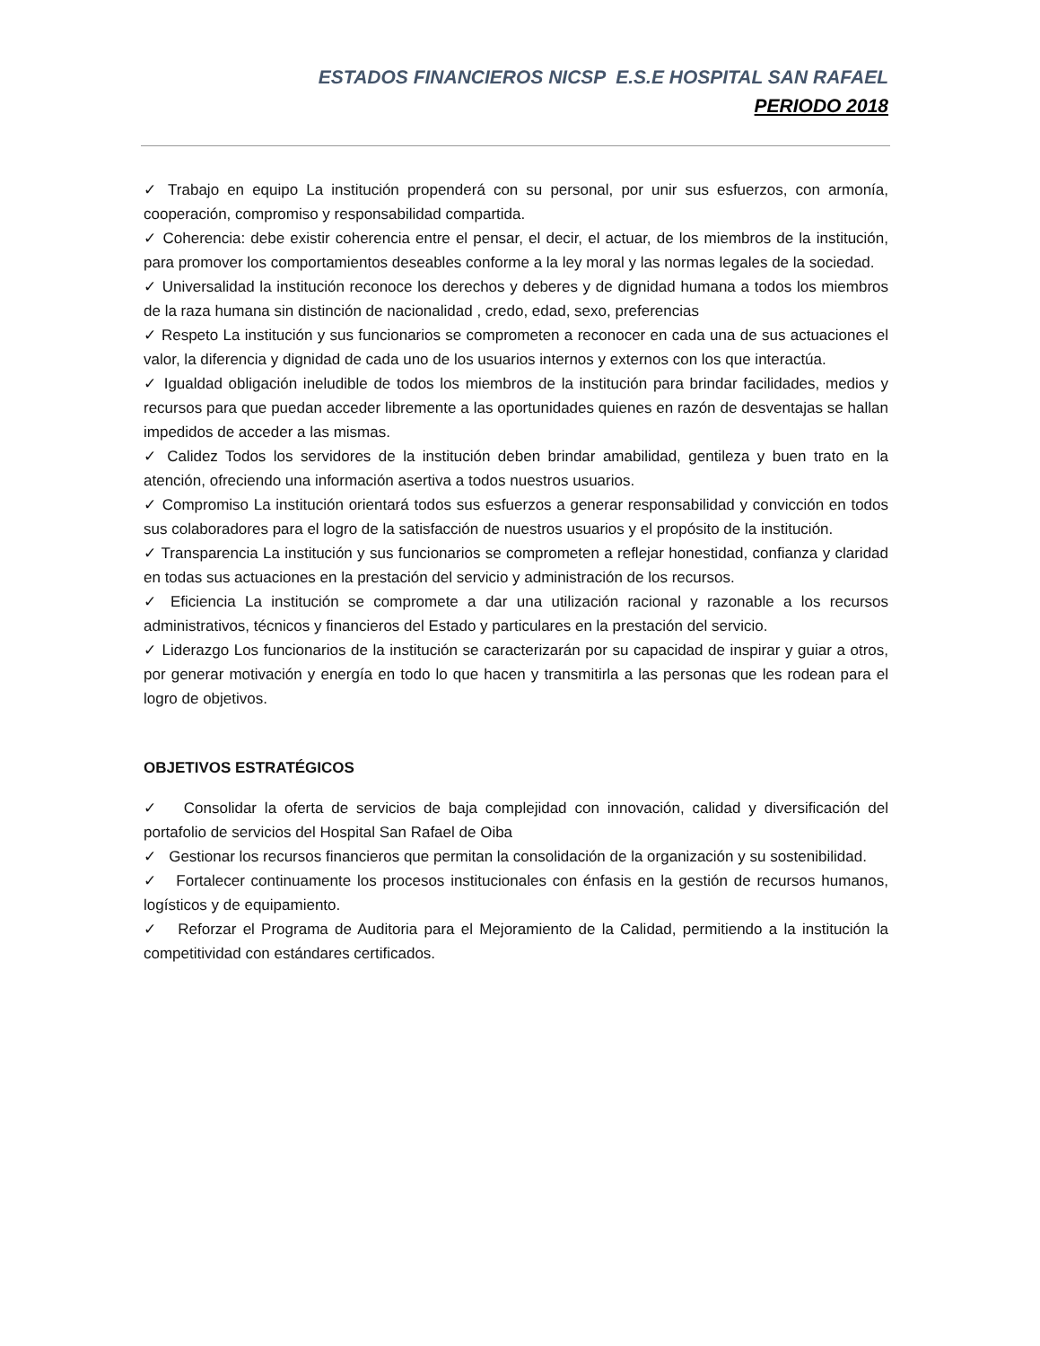ESTADOS FINANCIEROS NICSP E.S.E HOSPITAL SAN RAFAEL
PERIODO 2018
✓ Trabajo en equipo La institución propenderá con su personal, por unir sus esfuerzos, con armonía, cooperación, compromiso y responsabilidad compartida.
✓ Coherencia: debe existir coherencia entre el pensar, el decir, el actuar, de los miembros de la institución, para promover los comportamientos deseables conforme a la ley moral y las normas legales de la sociedad.
✓ Universalidad la institución reconoce los derechos y deberes y de dignidad humana a todos los miembros de la raza humana sin distinción de nacionalidad , credo, edad, sexo, preferencias
✓ Respeto La institución y sus funcionarios se comprometen a reconocer en cada una de sus actuaciones el valor, la diferencia y dignidad de cada uno de los usuarios internos y externos con los que interactúa.
✓ Igualdad obligación ineludible de todos los miembros de la institución para brindar facilidades, medios y recursos para que puedan acceder libremente a las oportunidades quienes en razón de desventajas se hallan impedidos de acceder a las mismas.
✓ Calidez Todos los servidores de la institución deben brindar amabilidad, gentileza y buen trato en la atención, ofreciendo una información asertiva a todos nuestros usuarios.
✓ Compromiso La institución orientará todos sus esfuerzos a generar responsabilidad y convicción en todos sus colaboradores para el logro de la satisfacción de nuestros usuarios y el propósito de la institución.
✓ Transparencia La institución y sus funcionarios se comprometen a reflejar honestidad, confianza y claridad en todas sus actuaciones en la prestación del servicio y administración de los recursos.
✓ Eficiencia La institución se compromete a dar una utilización racional y razonable a los recursos administrativos, técnicos y financieros del Estado y particulares en la prestación del servicio.
✓ Liderazgo Los funcionarios de la institución se caracterizarán por su capacidad de inspirar y guiar a otros, por generar motivación y energía en todo lo que hacen y transmitirla a las personas que les rodean para el logro de objetivos.
OBJETIVOS ESTRATÉGICOS
✓ Consolidar la oferta de servicios de baja complejidad con innovación, calidad y diversificación del portafolio de servicios del Hospital San Rafael de Oiba
✓ Gestionar los recursos financieros que permitan la consolidación de la organización y su sostenibilidad.
✓ Fortalecer continuamente los procesos institucionales con énfasis en la gestión de recursos humanos, logísticos y de equipamiento.
✓ Reforzar el Programa de Auditoria para el Mejoramiento de la Calidad, permitiendo a la institución la competitividad con estándares certificados.